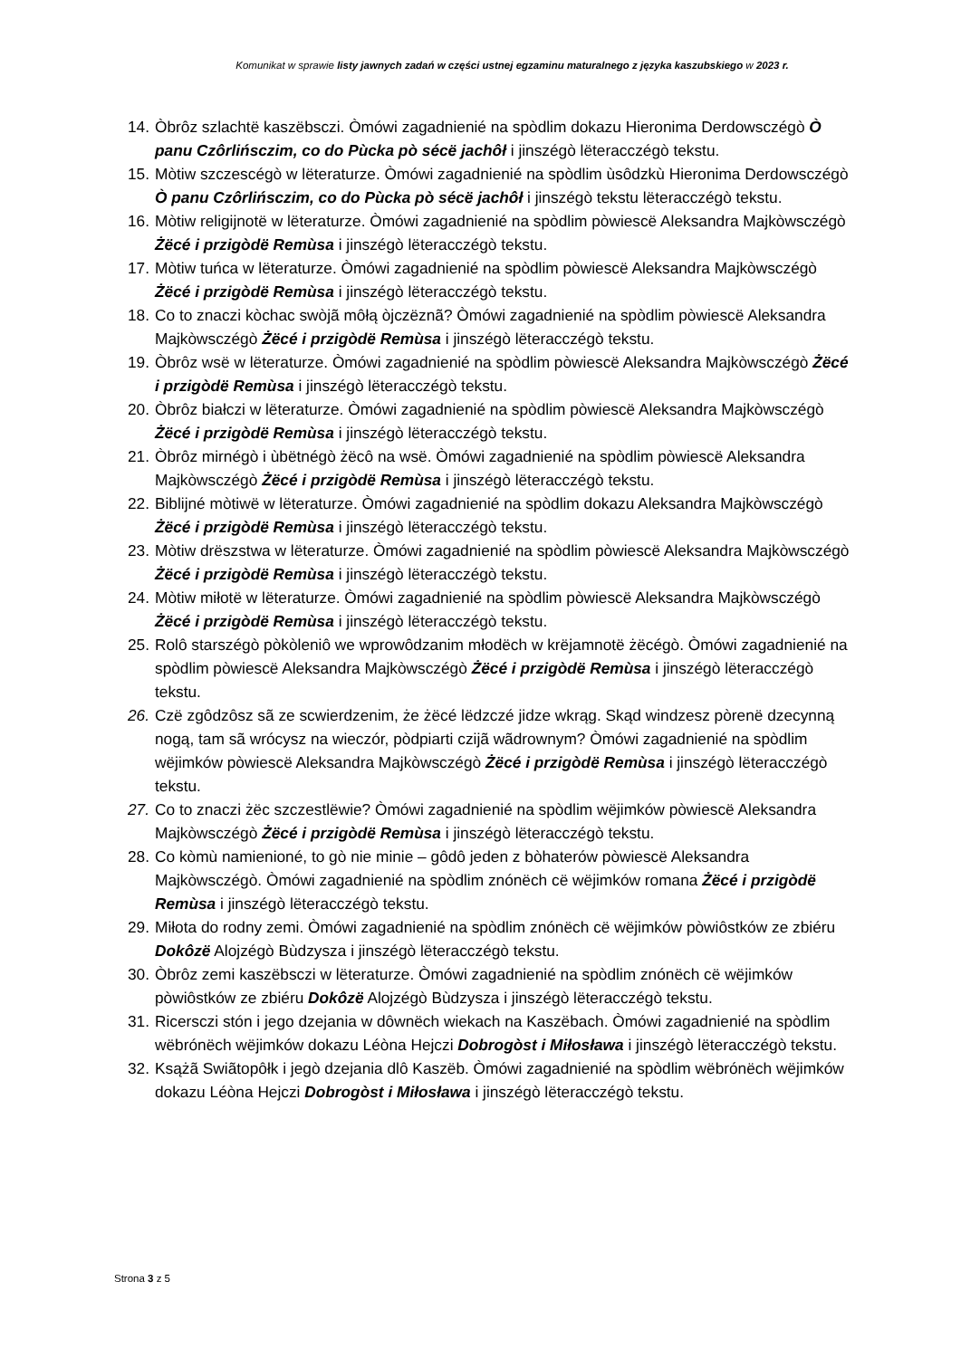Komunikat w sprawie listy jawnych zadań w części ustnej egzaminu maturalnego z języka kaszubskiego w 2023 r.
14. Òbrôz szlachtë kaszëbsczi. Òmówi zagadnienié na spòdlim dokazu Hieronima Derdowsczégò Ò panu Czôrlińsczim, co do Pùcka pò sécë jachôł i jinszégò lëteracczégò tekstu.
15. Mòtiw szczescégò w lëteraturze. Òmówi zagadnienié na spòdlim ùsôdzkù Hieronima Derdowsczégò Ò panu Czôrlińsczim, co do Pùcka pò sécë jachôł i jinszégò tekstu lëteracczégò tekstu.
16. Mòtiw religijnotë w lëteraturze. Òmówi zagadnienié na spòdlim pòwiescë Aleksandra Majkòwsczégò Żëcé i przigòdë Remùsa i jinszégò lëteracczégò tekstu.
17. Mòtiw tuńca w lëteraturze. Òmówi zagadnienié na spòdlim pòwiescë Aleksandra Majkòwsczégò Żëcé i przigòdë Remùsa i jinszégò lëteracczégò tekstu.
18. Co to znaczi kòchac swòjã môłą òjczëznã? Òmówi zagadnienié na spòdlim pòwiescë Aleksandra Majkòwsczégò Żëcé i przigòdë Remùsa i jinszégò lëteracczégò tekstu.
19. Òbrôz wsë w lëteraturze. Òmówi zagadnienié na spòdlim pòwiescë Aleksandra Majkòwsczégò Żëcé i przigòdë Remùsa i jinszégò lëteracczégò tekstu.
20. Òbrôz białczi w lëteraturze. Òmówi zagadnienié na spòdlim pòwiescë Aleksandra Majkòwsczégò Żëcé i przigòdë Remùsa i jinszégò lëteracczégò tekstu.
21. Òbrôz mirnégò i ùbëtnégò żëcô na wsë. Òmówi zagadnienié na spòdlim pòwiescë Aleksandra Majkòwsczégò Żëcé i przigòdë Remùsa i jinszégò lëteracczégò tekstu.
22. Biblijné mòtiwë w lëteraturze. Òmówi zagadnienié na spòdlim dokazu Aleksandra Majkòwsczégò Żëcé i przigòdë Remùsa i jinszégò lëteracczégò tekstu.
23. Mòtiw drëszstwa w lëteraturze. Òmówi zagadnienié na spòdlim pòwiescë Aleksandra Majkòwsczégò Żëcé i przigòdë Remùsa i jinszégò lëteracczégò tekstu.
24. Mòtiw miłotë w lëteraturze. Òmówi zagadnienié na spòdlim pòwiescë Aleksandra Majkòwsczégò Żëcé i przigòdë Remùsa i jinszégò lëteracczégò tekstu.
25. Rolô starszégò pòkòleniô we wprowôdzanim młodëch w krëjamnotë żëcégò. Òmówi zagadnienié na spòdlim pòwiescë Aleksandra Majkòwsczégò Żëcé i przigòdë Remùsa i jinszégò lëteracczégò tekstu.
26. Czë zgôdzôsz sã ze scwierdzenim, że żëcé lëdzczé jidze wkrąg. Skąd windzesz pòrenë dzecynną nogą, tam sã wrócysz na wieczór, pòdpiarti czijã wãdrownym? Òmówi zagadnienié na spòdlim wëjimków pòwiescë Aleksandra Majkòwsczégò Żëcé i przigòdë Remùsa i jinszégò lëteracczégò tekstu.
27. Co to znaczi żëc szczestlëwie? Òmówi zagadnienié na spòdlim wëjimków pòwiescë Aleksandra Majkòwsczégò Żëcé i przigòdë Remùsa i jinszégò lëteracczégò tekstu.
28. Co kòmù namienioné, to gò nie minie – gôdô jeden z bòhaterów pòwiescë Aleksandra Majkòwsczégò. Òmówi zagadnienié na spòdlim znónëch cë wëjimków romana Żëcé i przigòdë Remùsa i jinszégò lëteracczégò tekstu.
29. Miłota do rodny zemi. Òmówi zagadnienié na spòdlim znónëch cë wëjimków pòwiôstków ze zbiéru Dokôzë Alojzégò Bùdzysza i jinszégò lëteracczégò tekstu.
30. Òbrôz zemi kaszëbsczi w lëteraturze. Òmówi zagadnienié na spòdlim znónëch cë wëjimków pòwiôstków ze zbiéru Dokôzë Alojzégò Bùdzysza i jinszégò lëteracczégò tekstu.
31. Ricersczi stón i jego dzejania w dôwnëch wiekach na Kaszëbach. Òmówi zagadnienié na spòdlim wëbrónëch wëjimków dokazu Léòna Hejczi Dobrogòst i Miłosława i jinszégò lëteracczégò tekstu.
32. Ksążã Swiãtopôłk i jegò dzejania dlô Kaszëb. Òmówi zagadnienié na spòdlim wëbrónëch wëjimków dokazu Léòna Hejczi Dobrogòst i Miłosława i jinszégò lëteracczégò tekstu.
Strona 3 z 5